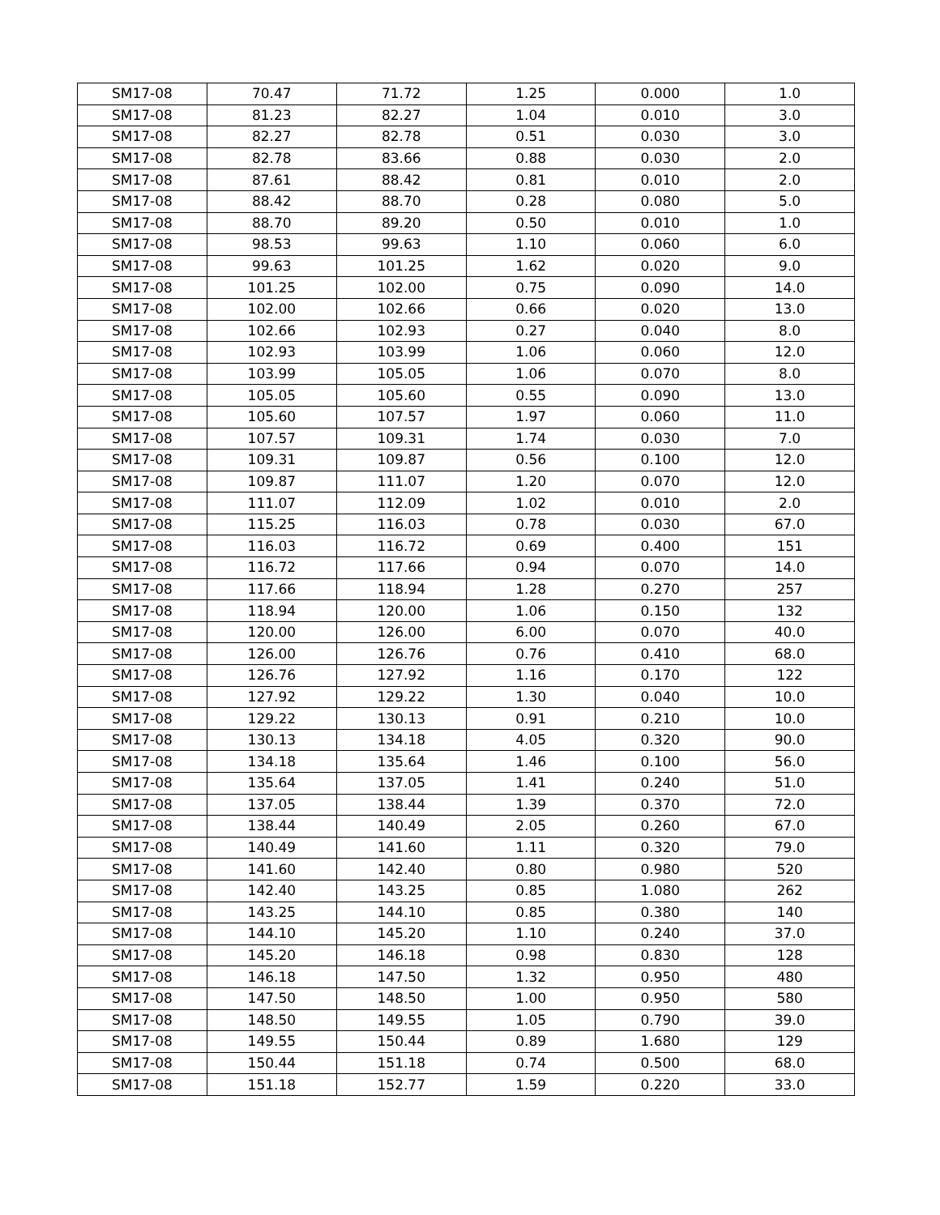| SM17-08 | 70.47 | 71.72 | 1.25 | 0.000 | 1.0 |
| SM17-08 | 81.23 | 82.27 | 1.04 | 0.010 | 3.0 |
| SM17-08 | 82.27 | 82.78 | 0.51 | 0.030 | 3.0 |
| SM17-08 | 82.78 | 83.66 | 0.88 | 0.030 | 2.0 |
| SM17-08 | 87.61 | 88.42 | 0.81 | 0.010 | 2.0 |
| SM17-08 | 88.42 | 88.70 | 0.28 | 0.080 | 5.0 |
| SM17-08 | 88.70 | 89.20 | 0.50 | 0.010 | 1.0 |
| SM17-08 | 98.53 | 99.63 | 1.10 | 0.060 | 6.0 |
| SM17-08 | 99.63 | 101.25 | 1.62 | 0.020 | 9.0 |
| SM17-08 | 101.25 | 102.00 | 0.75 | 0.090 | 14.0 |
| SM17-08 | 102.00 | 102.66 | 0.66 | 0.020 | 13.0 |
| SM17-08 | 102.66 | 102.93 | 0.27 | 0.040 | 8.0 |
| SM17-08 | 102.93 | 103.99 | 1.06 | 0.060 | 12.0 |
| SM17-08 | 103.99 | 105.05 | 1.06 | 0.070 | 8.0 |
| SM17-08 | 105.05 | 105.60 | 0.55 | 0.090 | 13.0 |
| SM17-08 | 105.60 | 107.57 | 1.97 | 0.060 | 11.0 |
| SM17-08 | 107.57 | 109.31 | 1.74 | 0.030 | 7.0 |
| SM17-08 | 109.31 | 109.87 | 0.56 | 0.100 | 12.0 |
| SM17-08 | 109.87 | 111.07 | 1.20 | 0.070 | 12.0 |
| SM17-08 | 111.07 | 112.09 | 1.02 | 0.010 | 2.0 |
| SM17-08 | 115.25 | 116.03 | 0.78 | 0.030 | 67.0 |
| SM17-08 | 116.03 | 116.72 | 0.69 | 0.400 | 151 |
| SM17-08 | 116.72 | 117.66 | 0.94 | 0.070 | 14.0 |
| SM17-08 | 117.66 | 118.94 | 1.28 | 0.270 | 257 |
| SM17-08 | 118.94 | 120.00 | 1.06 | 0.150 | 132 |
| SM17-08 | 120.00 | 126.00 | 6.00 | 0.070 | 40.0 |
| SM17-08 | 126.00 | 126.76 | 0.76 | 0.410 | 68.0 |
| SM17-08 | 126.76 | 127.92 | 1.16 | 0.170 | 122 |
| SM17-08 | 127.92 | 129.22 | 1.30 | 0.040 | 10.0 |
| SM17-08 | 129.22 | 130.13 | 0.91 | 0.210 | 10.0 |
| SM17-08 | 130.13 | 134.18 | 4.05 | 0.320 | 90.0 |
| SM17-08 | 134.18 | 135.64 | 1.46 | 0.100 | 56.0 |
| SM17-08 | 135.64 | 137.05 | 1.41 | 0.240 | 51.0 |
| SM17-08 | 137.05 | 138.44 | 1.39 | 0.370 | 72.0 |
| SM17-08 | 138.44 | 140.49 | 2.05 | 0.260 | 67.0 |
| SM17-08 | 140.49 | 141.60 | 1.11 | 0.320 | 79.0 |
| SM17-08 | 141.60 | 142.40 | 0.80 | 0.980 | 520 |
| SM17-08 | 142.40 | 143.25 | 0.85 | 1.080 | 262 |
| SM17-08 | 143.25 | 144.10 | 0.85 | 0.380 | 140 |
| SM17-08 | 144.10 | 145.20 | 1.10 | 0.240 | 37.0 |
| SM17-08 | 145.20 | 146.18 | 0.98 | 0.830 | 128 |
| SM17-08 | 146.18 | 147.50 | 1.32 | 0.950 | 480 |
| SM17-08 | 147.50 | 148.50 | 1.00 | 0.950 | 580 |
| SM17-08 | 148.50 | 149.55 | 1.05 | 0.790 | 39.0 |
| SM17-08 | 149.55 | 150.44 | 0.89 | 1.680 | 129 |
| SM17-08 | 150.44 | 151.18 | 0.74 | 0.500 | 68.0 |
| SM17-08 | 151.18 | 152.77 | 1.59 | 0.220 | 33.0 |